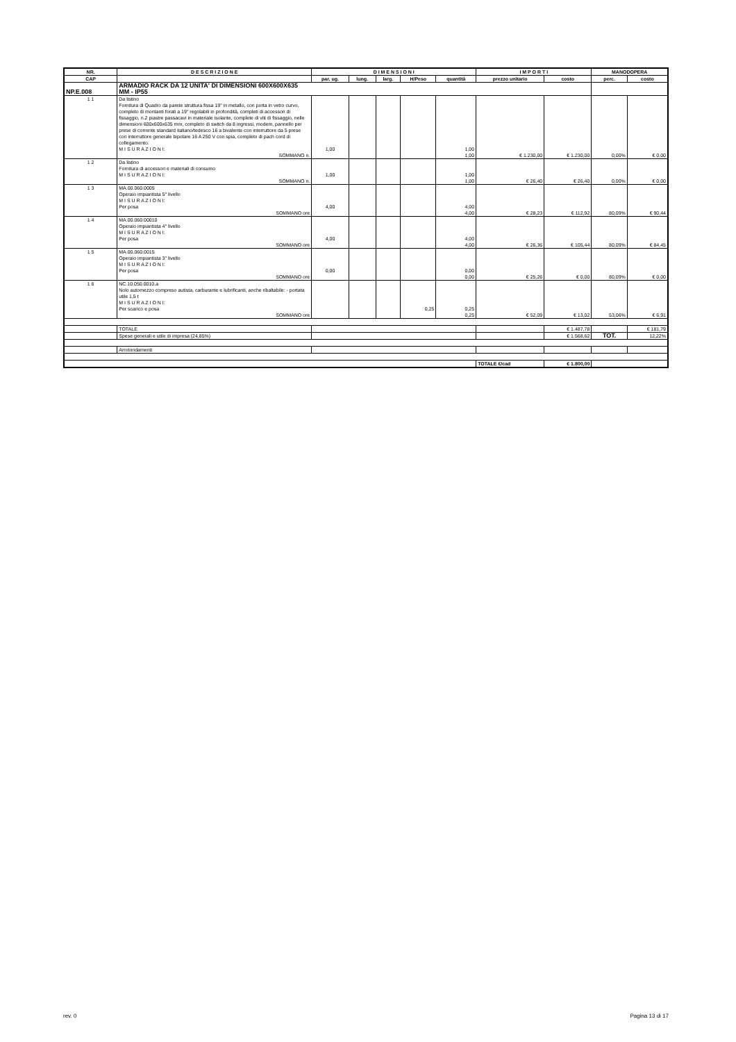| NR. | D E S C R I Z I O N E | D I M E N S I O N I | | | | | I M P O R T I | | MANODOPERA | |
| --- | --- | --- | --- | --- | --- | --- | --- | --- | --- | --- |
| CAP | | par. ug. | lung. | larg. | H/Peso | quantità | prezzo unitario | costo | perc. | costo |
| NP.E.008 | ARMADIO RACK DA 12 UNITA' DI DIMENSIONI 600X600X635 MM - IP55 | | | | | | | | | |
| 1 1 | Da listino Fornitura di Quadro da parete struttura fissa 19" in metallo, con porta in vetro curvo, completo di montanti forati a 19" regolabili in profondità, completi di accessori di fissaggio, n.2 piastre passacavi in materiale isolante, complete di viti di fissaggio, nelle dimensioni 600x600x635 mm, completo di switch da 8 ingressi, modem, pannello per prese di corrente standard italiano/tedesco 16 a bivalente con interruttore da 5 prese con interruttore generale bipolare 16 A 250 V con spia, completo di pach cord di collegamento. M I S U R A Z I O N I: | 1,00 | | | | 1,00 | | | | |
| | SOMMANO n. | | | | | 1,00 | € 1.230,00 | € 1.230,00 | 0,00% | € 0,00 |
| 1 2 | Da listino Fornitura di accessori e materiali di consumo M I S U R A Z I O N I: | 1,00 | | | | 1,00 | | | | |
| | SOMMANO n. | | | | | 1,00 | € 26,40 | € 26,40 | 0,00% | € 0,00 |
| 1 3 | MA.00.060.0005 Operaio impiantista 5° livello M I S U R A Z I O N I: Per posa | 4,00 | | | | 4,00 | | | | |
| | SOMMANO ore | | | | | 4,00 | € 28,23 | € 112,92 | 80,09% | € 90,44 |
| 1 4 | MA.00.060.00010 Operaio impiantista 4° livello M I S U R A Z I O N I: Per posa | 4,00 | | | | 4,00 | | | | |
| | SOMMANO ore | | | | | 4,00 | € 26,36 | € 105,44 | 80,09% | € 84,45 |
| 1 5 | MA.00.060.0015 Operaio impiantista 3° livello M I S U R A Z I O N I: Per posa | 0,00 | | | | 0,00 | | | | |
| | SOMMANO ore | | | | | 0,00 | € 25,26 | € 0,00 | 80,09% | € 0,00 |
| 1 6 | NC.10.050.0010.a Nolo automezzo compreso autista, carburante e lubrificanti, anche ribaltabile: - portata utile 1,5 t M I S U R A Z I O N I: Per scarico e posa | | | | 0,25 | 0,25 | | | | |
| | SOMMANO ore | | | | | 0,25 | € 52,09 | € 13,02 | 53,06% | € 6,91 |
| | TOTALE | | | | | | | € 1.487,78 | | € 181,79 |
| | Spese generali e utile di impresa (24,85%) | | | | | | | € 1.568,62 | TOT. | 12,22% |
| | Arrotondamenti | | | | | | | | | |
| | | | | | | | TOTALE €/cad | € 1.800,00 | | |
rev. 0 Pagina 13 di 17